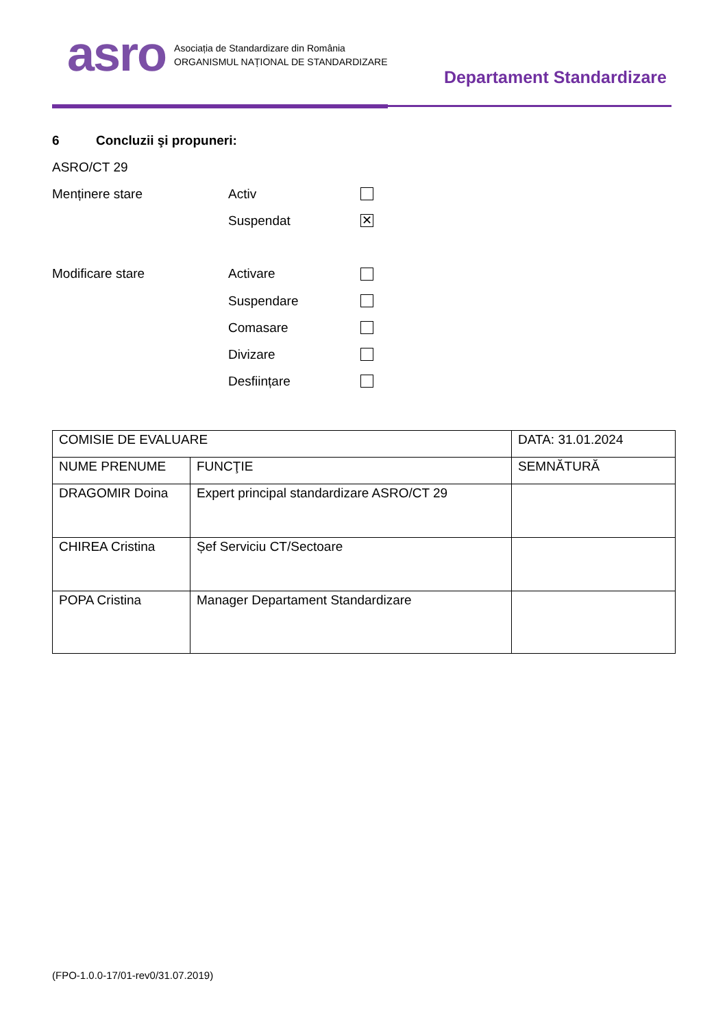asro Asociația de Standardizare din România
ORGANISMUL NAȚIONAL DE STANDARDIZARE
Departament Standardizare
6 Concluzii şi propuneri:
ASRO/CT 29
Menținere stare Activ
Suspendat ✕
Modificare stare Activare
Suspendare
Comasare
Divizare
Desființare
| COMISIE DE EVALUARE | | DATA: 31.01.2024 |
| NUME PRENUME | FUNCŢIE | SEMNĂTURĂ |
| DRAGOMIR Doina | Expert principal standardizare ASRO/CT 29 | |
| CHIREA Cristina | Șef Serviciu CT/Sectoare | |
| POPA Cristina | Manager Departament Standardizare | |
(FPO-1.0.0-17/01-rev0/31.07.2019)